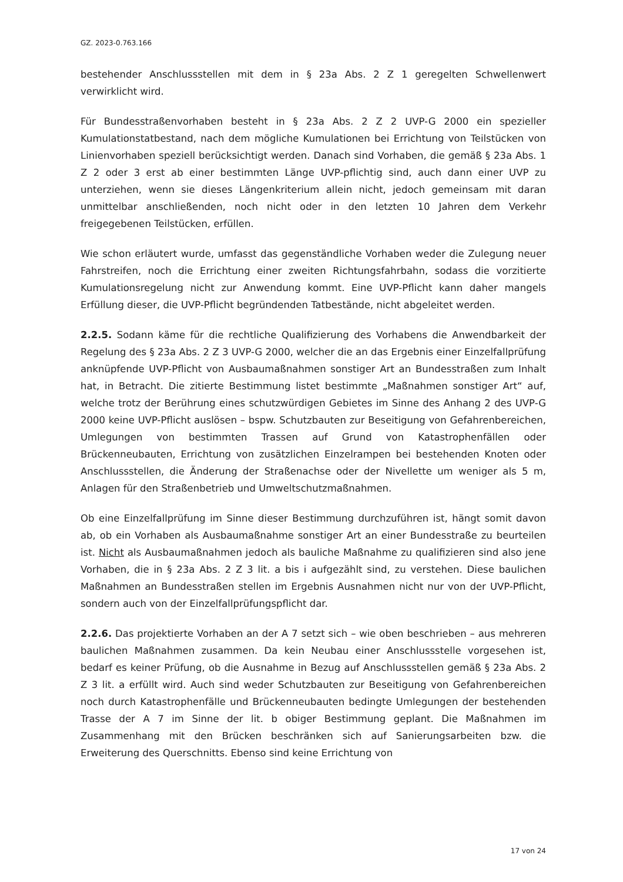GZ. 2023-0.763.166
bestehender Anschlussstellen mit dem in § 23a Abs. 2 Z 1 geregelten Schwellenwert verwirklicht wird.
Für Bundesstraßenvorhaben besteht in § 23a Abs. 2 Z 2 UVP-G 2000 ein spezieller Kumulationstatbestand, nach dem mögliche Kumulationen bei Errichtung von Teilstücken von Linienvorhaben speziell berücksichtigt werden. Danach sind Vorhaben, die gemäß § 23a Abs. 1 Z 2 oder 3 erst ab einer bestimmten Länge UVP-pflichtig sind, auch dann einer UVP zu unterziehen, wenn sie dieses Längenkriterium allein nicht, jedoch gemeinsam mit daran unmittelbar anschließenden, noch nicht oder in den letzten 10 Jahren dem Verkehr freigegebenen Teilstücken, erfüllen.
Wie schon erläutert wurde, umfasst das gegenständliche Vorhaben weder die Zulegung neuer Fahrstreifen, noch die Errichtung einer zweiten Richtungsfahrbahn, sodass die vorzitierte Kumulationsregelung nicht zur Anwendung kommt. Eine UVP-Pflicht kann daher mangels Erfüllung dieser, die UVP-Pflicht begründenden Tatbestände, nicht abgeleitet werden.
2.2.5. Sodann käme für die rechtliche Qualifizierung des Vorhabens die Anwendbarkeit der Regelung des § 23a Abs. 2 Z 3 UVP-G 2000, welcher die an das Ergebnis einer Einzelfallprüfung anknüpfende UVP-Pflicht von Ausbaumaßnahmen sonstiger Art an Bundesstraßen zum Inhalt hat, in Betracht. Die zitierte Bestimmung listet bestimmte „Maßnahmen sonstiger Art“ auf, welche trotz der Berührung eines schutzwürdigen Gebietes im Sinne des Anhang 2 des UVP-G 2000 keine UVP-Pflicht auslösen – bspw. Schutzbauten zur Beseitigung von Gefahrenbereichen, Umlegungen von bestimmten Trassen auf Grund von Katastrophenfällen oder Brückenneubauten, Errichtung von zusätzlichen Einzelrampen bei bestehenden Knoten oder Anschlussstellen, die Änderung der Straßenachse oder der Nivellette um weniger als 5 m, Anlagen für den Straßenbetrieb und Umweltschutzmaßnahmen.
Ob eine Einzelfallprüfung im Sinne dieser Bestimmung durchzuführen ist, hängt somit davon ab, ob ein Vorhaben als Ausbaumaßnahme sonstiger Art an einer Bundesstraße zu beurteilen ist. Nicht als Ausbaumaßnahmen jedoch als bauliche Maßnahme zu qualifizieren sind also jene Vorhaben, die in § 23a Abs. 2 Z 3 lit. a bis i aufgezählt sind, zu verstehen. Diese baulichen Maßnahmen an Bundesstraßen stellen im Ergebnis Ausnahmen nicht nur von der UVP-Pflicht, sondern auch von der Einzelfallprüfungspflicht dar.
2.2.6. Das projektierte Vorhaben an der A 7 setzt sich – wie oben beschrieben – aus mehreren baulichen Maßnahmen zusammen. Da kein Neubau einer Anschlussstelle vorgesehen ist, bedarf es keiner Prüfung, ob die Ausnahme in Bezug auf Anschlussstellen gemäß § 23a Abs. 2 Z 3 lit. a erfüllt wird. Auch sind weder Schutzbauten zur Beseitigung von Gefahrenbereichen noch durch Katastrophenfälle und Brückenneubauten bedingte Umlegungen der bestehenden Trasse der A 7 im Sinne der lit. b obiger Bestimmung geplant. Die Maßnahmen im Zusammenhang mit den Brücken beschränken sich auf Sanierungsarbeiten bzw. die Erweiterung des Querschnitts. Ebenso sind keine Errichtung von
17 von 24